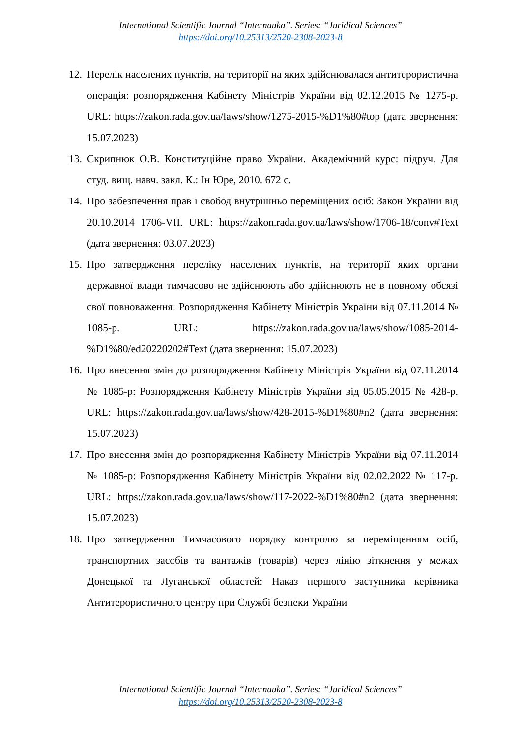International Scientific Journal “Internauka”. Series: “Juridical Sciences”
https://doi.org/10.25313/2520-2308-2023-8
12. Перелік населених пунктів, на території на яких здійснювалася антитерористична операція: розпорядження Кабінету Міністрів України від 02.12.2015 № 1275-р. URL: https://zakon.rada.gov.ua/laws/show/1275-2015-%D1%80#top (дата звернення: 15.07.2023)
13. Скрипнюк О.В. Конституційне право України. Академічний курс: підруч. Для студ. вищ. навч. закл. К.: Ін Юре, 2010. 672 с.
14. Про забезпечення прав і свобод внутрішньо переміщених осіб: Закон України від 20.10.2014 1706-VII. URL: https://zakon.rada.gov.ua/laws/show/1706-18/conv#Text (дата звернення: 03.07.2023)
15. Про затвердження переліку населених пунктів, на території яких органи державної влади тимчасово не здійснюють або здійснюють не в повному обсязі свої повноваження: Розпорядження Кабінету Міністрів України від 07.11.2014 № 1085-р. URL: https://zakon.rada.gov.ua/laws/show/1085-2014-%D1%80/ed20220202#Text (дата звернення: 15.07.2023)
16. Про внесення змін до розпорядження Кабінету Міністрів України від 07.11.2014 № 1085-р: Розпорядження Кабінету Міністрів України від 05.05.2015 № 428-р. URL: https://zakon.rada.gov.ua/laws/show/428-2015-%D1%80#n2 (дата звернення: 15.07.2023)
17. Про внесення змін до розпорядження Кабінету Міністрів України від 07.11.2014 № 1085-р: Розпорядження Кабінету Міністрів України від 02.02.2022 № 117-р. URL: https://zakon.rada.gov.ua/laws/show/117-2022-%D1%80#n2 (дата звернення: 15.07.2023)
18. Про затвердження Тимчасового порядку контролю за переміщенням осіб, транспортних засобів та вантажів (товарів) через лінію зіткнення у межах Донецької та Луганської областей: Наказ першого заступника керівника Антитерористичного центру при Службі безпеки України
International Scientific Journal “Internauka”. Series: “Juridical Sciences”
https://doi.org/10.25313/2520-2308-2023-8